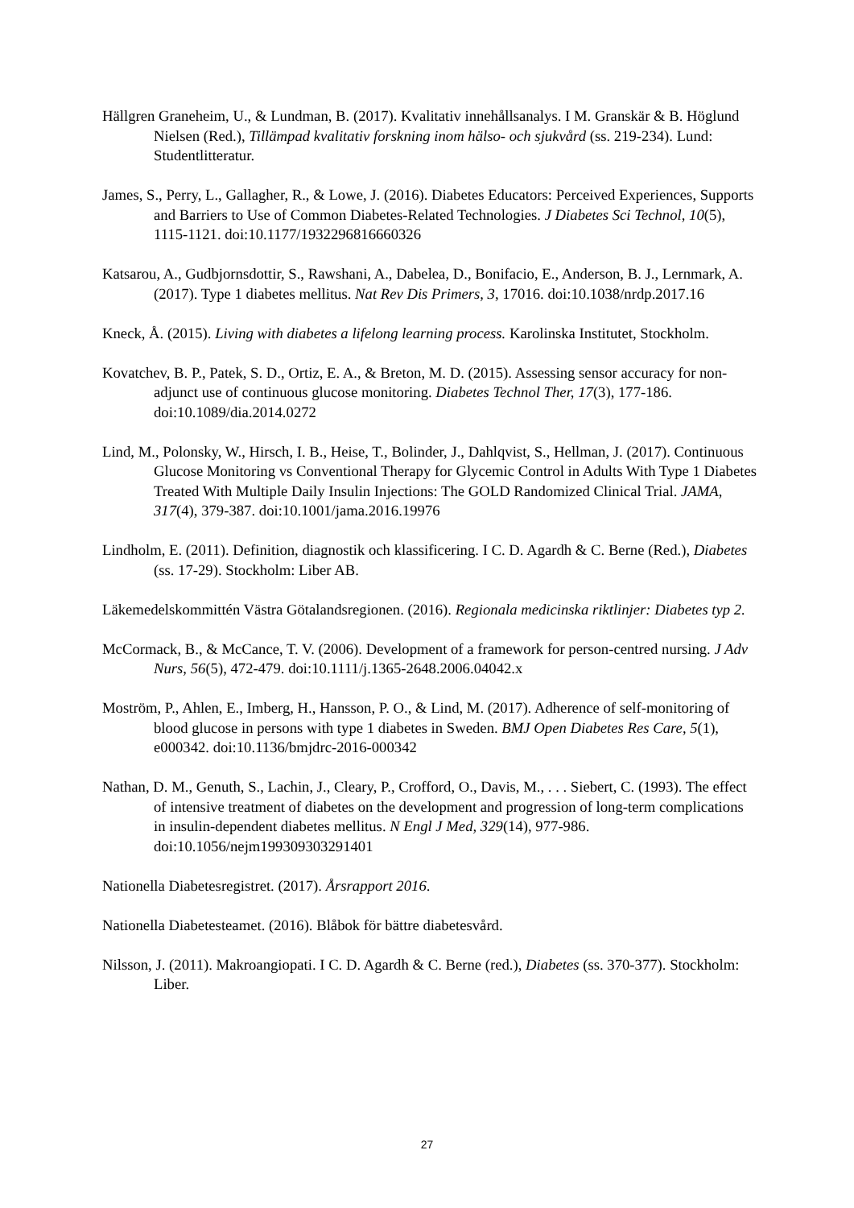Hällgren Graneheim, U., & Lundman, B. (2017). Kvalitativ innehållsanalys. I M. Granskär & B. Höglund Nielsen (Red.), Tillämpad kvalitativ forskning inom hälso- och sjukvård (ss. 219-234). Lund: Studentlitteratur.
James, S., Perry, L., Gallagher, R., & Lowe, J. (2016). Diabetes Educators: Perceived Experiences, Supports and Barriers to Use of Common Diabetes-Related Technologies. J Diabetes Sci Technol, 10(5), 1115-1121. doi:10.1177/1932296816660326
Katsarou, A., Gudbjornsdottir, S., Rawshani, A., Dabelea, D., Bonifacio, E., Anderson, B. J., Lernmark, A. (2017). Type 1 diabetes mellitus. Nat Rev Dis Primers, 3, 17016. doi:10.1038/nrdp.2017.16
Kneck, Å. (2015). Living with diabetes a lifelong learning process. Karolinska Institutet, Stockholm.
Kovatchev, B. P., Patek, S. D., Ortiz, E. A., & Breton, M. D. (2015). Assessing sensor accuracy for non-adjunct use of continuous glucose monitoring. Diabetes Technol Ther, 17(3), 177-186. doi:10.1089/dia.2014.0272
Lind, M., Polonsky, W., Hirsch, I. B., Heise, T., Bolinder, J., Dahlqvist, S., Hellman, J. (2017). Continuous Glucose Monitoring vs Conventional Therapy for Glycemic Control in Adults With Type 1 Diabetes Treated With Multiple Daily Insulin Injections: The GOLD Randomized Clinical Trial. JAMA, 317(4), 379-387. doi:10.1001/jama.2016.19976
Lindholm, E. (2011). Definition, diagnostik och klassificering. I C. D. Agardh & C. Berne (Red.), Diabetes (ss. 17-29). Stockholm: Liber AB.
Läkemedelskommittén Västra Götalandsregionen. (2016). Regionala medicinska riktlinjer: Diabetes typ 2.
McCormack, B., & McCance, T. V. (2006). Development of a framework for person-centred nursing. J Adv Nurs, 56(5), 472-479. doi:10.1111/j.1365-2648.2006.04042.x
Moström, P., Ahlen, E., Imberg, H., Hansson, P. O., & Lind, M. (2017). Adherence of self-monitoring of blood glucose in persons with type 1 diabetes in Sweden. BMJ Open Diabetes Res Care, 5(1), e000342. doi:10.1136/bmjdrc-2016-000342
Nathan, D. M., Genuth, S., Lachin, J., Cleary, P., Crofford, O., Davis, M., . . . Siebert, C. (1993). The effect of intensive treatment of diabetes on the development and progression of long-term complications in insulin-dependent diabetes mellitus. N Engl J Med, 329(14), 977-986. doi:10.1056/nejm199309303291401
Nationella Diabetesregistret. (2017). Årsrapport 2016.
Nationella Diabetesteamet. (2016). Blåbok för bättre diabetesvård.
Nilsson, J. (2011). Makroangiopati. I C. D. Agardh & C. Berne (red.), Diabetes (ss. 370-377). Stockholm: Liber.
27